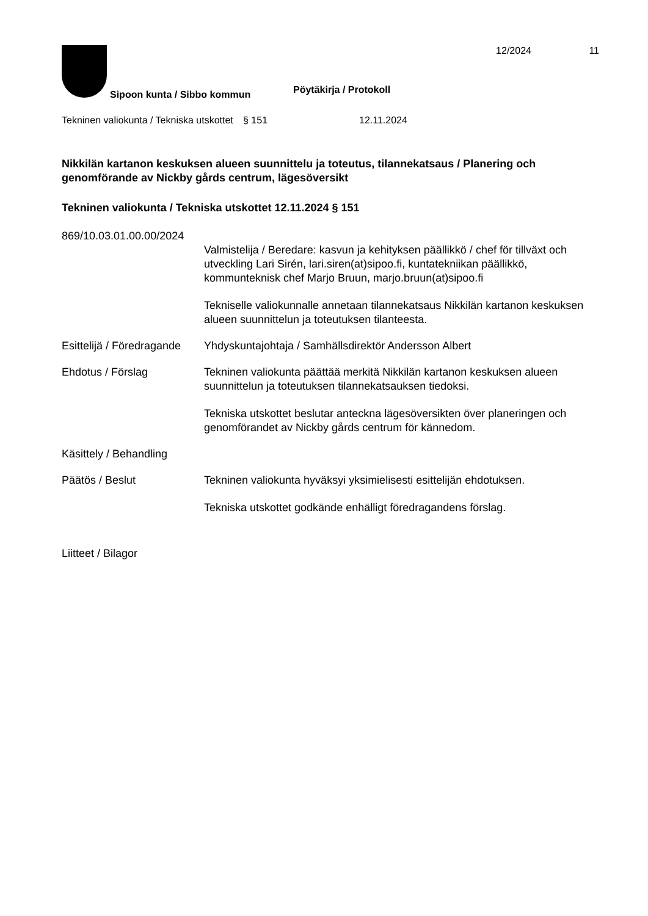Sipoon kunta / Sibbo kommun
Pöytäkirja / Protokoll
12/2024 11
Tekninen valiokunta / Tekniska utskottet
§ 151 12.11.2024
Nikkilän kartanon keskuksen alueen suunnittelu ja toteutus, tilannekatsaus / Planering och genomförande av Nickby gårds centrum, lägesöversikt
Tekninen valiokunta / Tekniska utskottet 12.11.2024 § 151
869/10.03.01.00.00/2024
Valmistelija / Beredare: kasvun ja kehityksen päällikkö / chef för tillväxt och utveckling Lari Sirén, lari.siren(at)sipoo.fi, kuntatekniikan päällikkö, kommunteknisk chef Marjo Bruun, marjo.bruun(at)sipoo.fi
Tekniselle valiokunnalle annetaan tilannekatsaus Nikkilän kartanon keskuksen alueen suunnittelun ja toteutuksen tilanteesta.
Esittelijä / Föredragande
Yhdyskuntajohtaja / Samhällsdirektör Andersson Albert
Ehdotus / Förslag Tekninen valiokunta päättää merkitä Nikkilän kartanon keskuksen alueen suunnittelun ja toteutuksen tilannekatsauksen tiedoksi.
Tekniska utskottet beslutar anteckna lägesöversikten över planeringen och genomförandet av Nickby gårds centrum för kännedom.
Käsittely / Behandling
Päätös / Beslut Tekninen valiokunta hyväksyi yksimielisesti esittelijän ehdotuksen.
Tekniska utskottet godkände enhälligt föredragandens förslag.
Liitteet / Bilagor